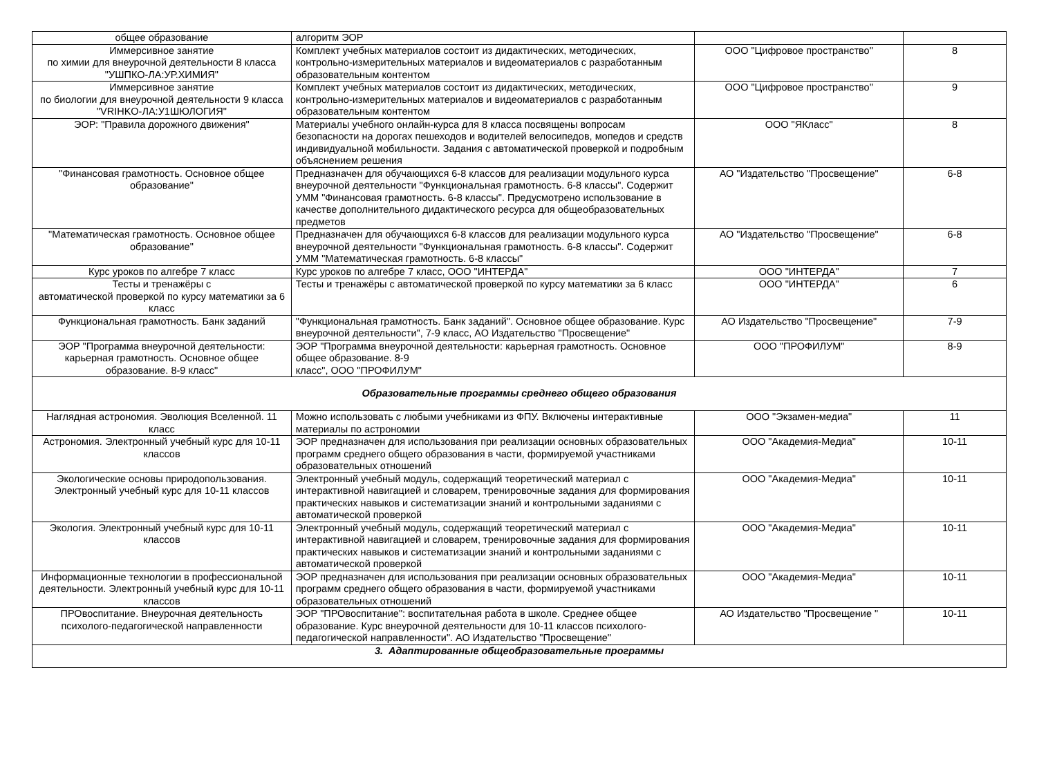| общее образование | алгоритм ЭОР | | |
| Иммерсивное занятие по химии для внеурочной деятельности 8 класса "УШПКО-ЛА:УР.ХИМИЯ" | Комплект учебных материалов состоит из дидактических, методических, контрольно-измерительных материалов и видеоматериалов с разработанным образовательным контентом | ООО "Цифровое пространство" | 8 |
| Иммерсивное занятие по биологии для внеурочной деятельности 9 класса "VRIHKO-ЛА:У1ШЮЛОГИЯ" | Комплект учебных материалов состоит из дидактических, методических, контрольно-измерительных материалов и видеоматериалов с разработанным образовательным контентом | ООО "Цифровое пространство" | 9 |
| ЭОР: "Правила дорожного движения" | Материалы учебного онлайн-курса для 8 класса посвящены вопросам безопасности на дорогах пешеходов и водителей велосипедов, мопедов и средств индивидуальной мобильности. Задания с автоматической проверкой и подробным объяснением решения | ООО "ЯКласс" | 8 |
| "Финансовая грамотность. Основное общее образование" | Предназначен для обучающихся 6-8 классов для реализации модульного курса внеурочной деятельности "Функциональная грамотность. 6-8 классы". Содержит УММ "Финансовая грамотность. 6-8 классы". Предусмотрено использование в качестве дополнительного дидактического ресурса для общеобразовательных предметов | АО "Издательство "Просвещение" | 6-8 |
| "Математическая грамотность. Основное общее образование" | Предназначен для обучающихся 6-8 классов для реализации модульного курса внеурочной деятельности "Функциональная грамотность. 6-8 классы". Содержит УММ "Математическая грамотность. 6-8 классы" | АО "Издательство "Просвещение" | 6-8 |
| Курс уроков по алгебре 7 класс | Курс уроков по алгебре 7 класс, ООО "ИНТЕРДА" | ООО "ИНТЕРДА" | 7 |
| Тесты и тренажёры с автоматической проверкой по курсу математики за 6 класс | Тесты и тренажёры с автоматической проверкой по курсу математики за 6 класс | ООО "ИНТЕРДА" | 6 |
| Функциональная грамотность. Банк заданий | "Функциональная грамотность. Банк заданий". Основное общее образование. Курс внеурочной деятельности", 7-9 класс, АО Издательство "Просвещение" | АО Издательство "Просвещение" | 7-9 |
| ЭОР "Программа внеурочной деятельности: карьерная грамотность. Основное общее образование. 8-9 класс" | ЭОР "Программа внеурочной деятельности: карьерная грамотность. Основное общее образование. 8-9 класс", ООО "ПРОФИЛУМ" | ООО "ПРОФИЛУМ" | 8-9 |
| Образовательные программы среднего общего образования | | | |
| Наглядная астрономия. Эволюция Вселенной. 11 класс | Можно использовать с любыми учебниками из ФПУ. Включены интерактивные материалы по астрономии | ООО "Экзамен-медиа" | 11 |
| Астрономия. Электронный учебный курс для 10-11 классов | ЭОР предназначен для использования при реализации основных образовательных программ среднего общего образования в части, формируемой участниками образовательных отношений | ООО "Академия-Медиа" | 10-11 |
| Экологические основы природопользования. Электронный учебный курс для 10-11 классов | Электронный учебный модуль, содержащий теоретический материал с интерактивной навигацией и словарем, тренировочные задания для формирования практических навыков и систематизации знаний и контрольными заданиями с автоматической проверкой | ООО "Академия-Медиа" | 10-11 |
| Экология. Электронный учебный курс для 10-11 классов | Электронный учебный модуль, содержащий теоретический материал с интерактивной навигацией и словарем, тренировочные задания для формирования практических навыков и систематизации знаний и контрольными заданиями с автоматической проверкой | ООО "Академия-Медиа" | 10-11 |
| Информационные технологии в профессиональной деятельности. Электронный учебный курс для 10-11 классов | ЭОР предназначен для использования при реализации основных образовательных программ среднего общего образования в части, формируемой участниками образовательных отношений | ООО "Академия-Медиа" | 10-11 |
| ПРОвоспитание. Внеурочная деятельность психолого-педагогической направленности | ЭОР "ПРОвоспитание": воспитательная работа в школе. Среднее общее образование. Курс внеурочной деятельности для 10-11 классов психолого-педагогической направленности". АО Издательство "Просвещение" | АО Издательство "Просвещение " | 10-11 |
| 3. Адаптированные общеобразовательные программы | | | |